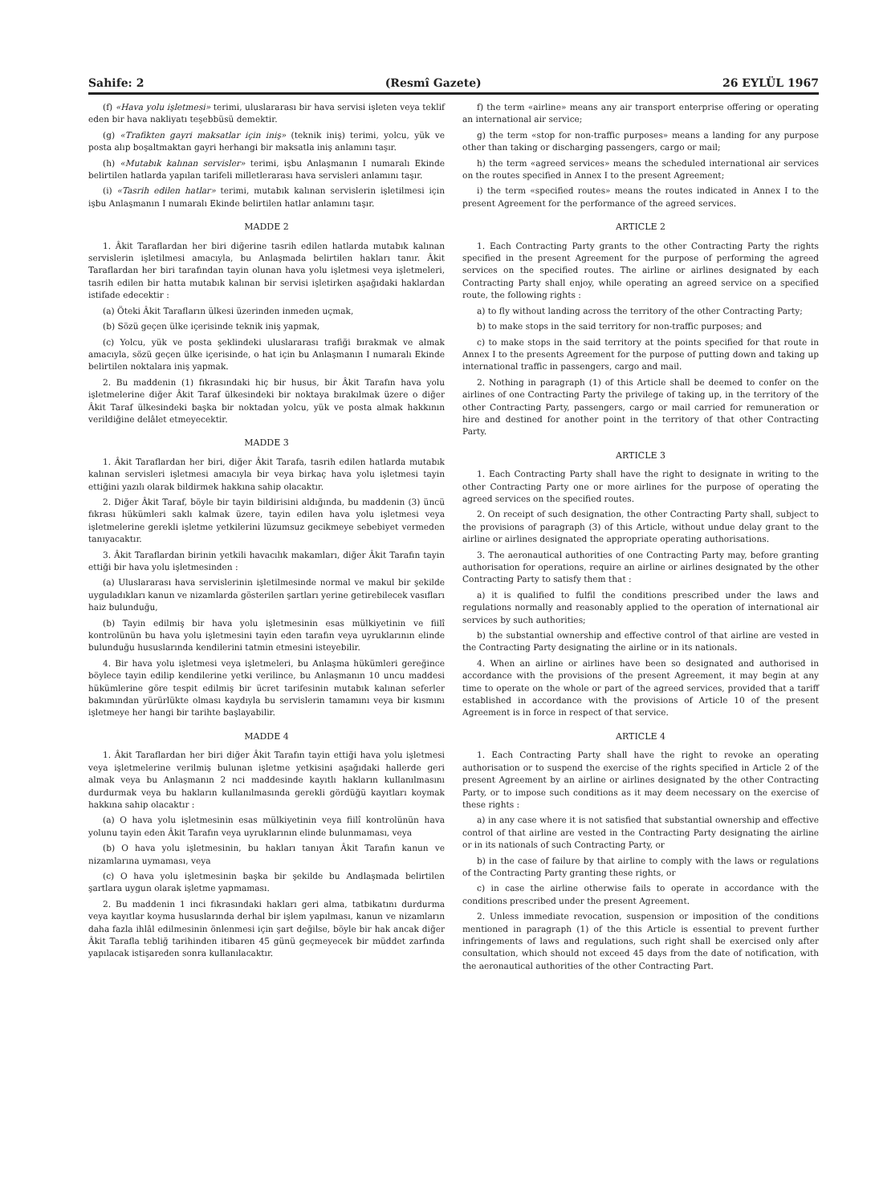Sahife: 2 (Resmî Gazete) 26 EYLÜL 1967
(f) «Hava yolu işletmesi» terimi, uluslararası bir hava servisi işleten veya teklif eden bir hava nakliyatı teşebbüsü demektir.
(g) «Trafikten gayri maksatlar için iniş» (teknik iniş) terimi, yolcu, yük ve posta alıp boşaltmaktan gayri herhangi bir maksatla iniş anlamını taşır.
(h) «Mutabık kalınan servisler» terimi, işbu Anlaşmanın I numaralı Ekinde belirtilen hatlarda yapılan tarifeli milletlerarası hava servisleri anlamını taşır.
(i) «Tasrih edilen hatlar» terimi, mutabık kalınan servislerin işletilmesi için işbu Anlaşmanın I numaralı Ekinde belirtilen hatlar anlamını taşır.
MADDE 2
1. Âkit Taraflardan her biri diğerine tasrih edilen hatlarda mutabık kalınan servislerin işletilmesi amacıyla, bu Anlaşmada belirtilen hakları tanır. Âkit Taraflardan her biri tarafından tayin olunan hava yolu işletmesi veya işletmeleri, tasrih edilen bir hatta mutabık kalınan bir servisi işletirken aşağıdaki haklardan istifade edecektir :
(a) Öteki Âkit Tarafların ülkesi üzerinden inmeden uçmak,
(b) Sözü geçen ülke içerisinde teknik iniş yapmak,
(c) Yolcu, yük ve posta şeklindeki uluslararası trafiği bırakmak ve almak amacıyla, sözü geçen ülke içerisinde, o hat için bu Anlaşmanın I numaralı Ekinde belirtilen noktalara iniş yapmak.
2. Bu maddenin (1) fıkrasındaki hiç bir husus, bir Âkit Tarafın hava yolu işletmelerine diğer Âkit Taraf ülkesindeki bir noktaya bırakılmak üzere o diğer Âkit Taraf ülkesindeki başka bir noktadan yolcu, yük ve posta almak hakkının verildiğine delâlet etmeyecektir.
MADDE 3
1. Âkit Taraflardan her biri, diğer Âkit Tarafa, tasrih edilen hatlarda mutabık kalınan servisleri işletmesi amacıyla bir veya birkaç hava yolu işletmesi tayin ettiğini yazılı olarak bildirmek hakkına sahip olacaktır.
2. Diğer Âkit Taraf, böyle bir tayin bildirisini aldığında, bu maddenin (3) üncü fıkrası hükümleri saklı kalmak üzere, tayin edilen hava yolu işletmesi veya işletmelerine gerekli işletme yetkilerini lüzumsuz gecikmeye sebebiyet vermeden tanıyacaktır.
3. Âkit Taraflardan birinin yetkili havacılık makamları, diğer Âkit Tarafın tayin ettiği bir hava yolu işletmesinden :
(a) Uluslararası hava servislerinin işletilmesinde normal ve makul bir şekilde uyguladıkları kanun ve nizamlarda gösterilen şartları yerine getirebilecek vasıfları haiz bulunduğu,
(b) Tayin edilmiş bir hava yolu işletmesinin esas mülkiyetinin ve fiilî kontrolünün bu hava yolu işletmesini tayin eden tarafın veya uyruklarının elinde bulunduğu hususlarında kendilerini tatmin etmesini isteyebilir.
4. Bir hava yolu işletmesi veya işletmeleri, bu Anlaşma hükümleri gereğince böylece tayin edilip kendilerine yetki verilince, bu Anlaşmanın 10 uncu maddesi hükümlerine göre tespit edilmiş bir ücret tarifesinin mutabık kalınan seferler bakımından yürürlükte olması kaydıyla bu servislerin tamamını veya bir kısmını işletmeye her hangi bir tarihte başlayabilir.
MADDE 4
1. Âkit Taraflardan her biri diğer Âkit Tarafın tayin ettiği hava yolu işletmesi veya işletmelerine verilmiş bulunan işletme yetkisini aşağıdaki hallerde geri almak veya bu Anlaşmanın 2 nci maddesinde kayıtlı hakların kullanılmasını durdurmak veya bu hakların kullanılmasında gerekli gördüğü kayıtları koymak hakkına sahip olacaktır :
(a) O hava yolu işletmesinin esas mülkiyetinin veya fiilî kontrolünün hava yolunu tayin eden Âkit Tarafın veya uyruklarının elinde bulunmaması, veya
(b) O hava yolu işletmesinin, bu hakları tanıyan Âkit Tarafın kanun ve nizamlarına uymaması, veya
(c) O hava yolu işletmesinin başka bir şekilde bu Andlaşmada belirtilen şartlara uygun olarak işletme yapmaması.
2. Bu maddenin 1 inci fıkrasındaki hakları geri alma, tatbikatını durdurma veya kayıtlar koyma hususlarında derhal bir işlem yapılması, kanun ve nizamların daha fazla ihlâl edilmesinin önlenmesi için şart değilse, böyle bir hak ancak diğer Âkit Tarafla tebliğ tarihinden itibaren 45 günü geçmeyecek bir müddet zarfında yapılacak istişareden sonra kullanılacaktır.
f) the term «airline» means any air transport enterprise offering or operating an international air service;
g) the term «stop for non-traffic purposes» means a landing for any purpose other than taking or discharging passengers, cargo or mail;
h) the term «agreed services» means the scheduled international air services on the routes specified in Annex I to the present Agreement;
i) the term «specified routes» means the routes indicated in Annex I to the present Agreement for the performance of the agreed services.
ARTICLE 2
1. Each Contracting Party grants to the other Contracting Party the rights specified in the present Agreement for the purpose of performing the agreed services on the specified routes. The airline or airlines designated by each Contracting Party shall enjoy, while operating an agreed service on a specified route, the following rights :
a) to fly without landing across the territory of the other Contracting Party;
b) to make stops in the said territory for non-traffic purposes; and
c) to make stops in the said territory at the points specified for that route in Annex I to the presents Agreement for the purpose of putting down and taking up international traffic in passengers, cargo and mail.
2. Nothing in paragraph (1) of this Article shall be deemed to confer on the airlines of one Contracting Party the privilege of taking up, in the territory of the other Contracting Party, passengers, cargo or mail carried for remuneration or hire and destined for another point in the territory of that other Contracting Party.
ARTICLE 3
1. Each Contracting Party shall have the right to designate in writing to the other Contracting Party one or more airlines for the purpose of operating the agreed services on the specified routes.
2. On receipt of such designation, the other Contracting Party shall, subject to the provisions of paragraph (3) of this Article, without undue delay grant to the airline or airlines designated the appropriate operating authorisations.
3. The aeronautical authorities of one Contracting Party may, before granting authorisation for operations, require an airline or airlines designated by the other Contracting Party to satisfy them that :
a) it is qualified to fulfil the conditions prescribed under the laws and regulations normally and reasonably applied to the operation of international air services by such authorities;
b) the substantial ownership and effective control of that airline are vested in the Contracting Party designating the airline or in its nationals.
4. When an airline or airlines have been so designated and authorised in accordance with the provisions of the present Agreement, it may begin at any time to operate on the whole or part of the agreed services, provided that a tariff established in accordance with the provisions of Article 10 of the present Agreement is in force in respect of that service.
ARTICLE 4
1. Each Contracting Party shall have the right to revoke an operating authorisation or to suspend the exercise of the rights specified in Article 2 of the present Agreement by an airline or airlines designated by the other Contracting Party, or to impose such conditions as it may deem necessary on the exercise of these rights :
a) in any case where it is not satisfied that substantial ownership and effective control of that airline are vested in the Contracting Party designating the airline or in its nationals of such Contracting Party, or
b) in the case of failure by that airline to comply with the laws or regulations of the Contracting Party granting these rights, or
c) in case the airline otherwise fails to operate in accordance with the conditions prescribed under the present Agreement.
2. Unless immediate revocation, suspension or imposition of the conditions mentioned in paragraph (1) of the this Article is essential to prevent further infringements of laws and regulations, such right shall be exercised only after consultation, which should not exceed 45 days from the date of notification, with the aeronautical authorities of the other Contracting Part.